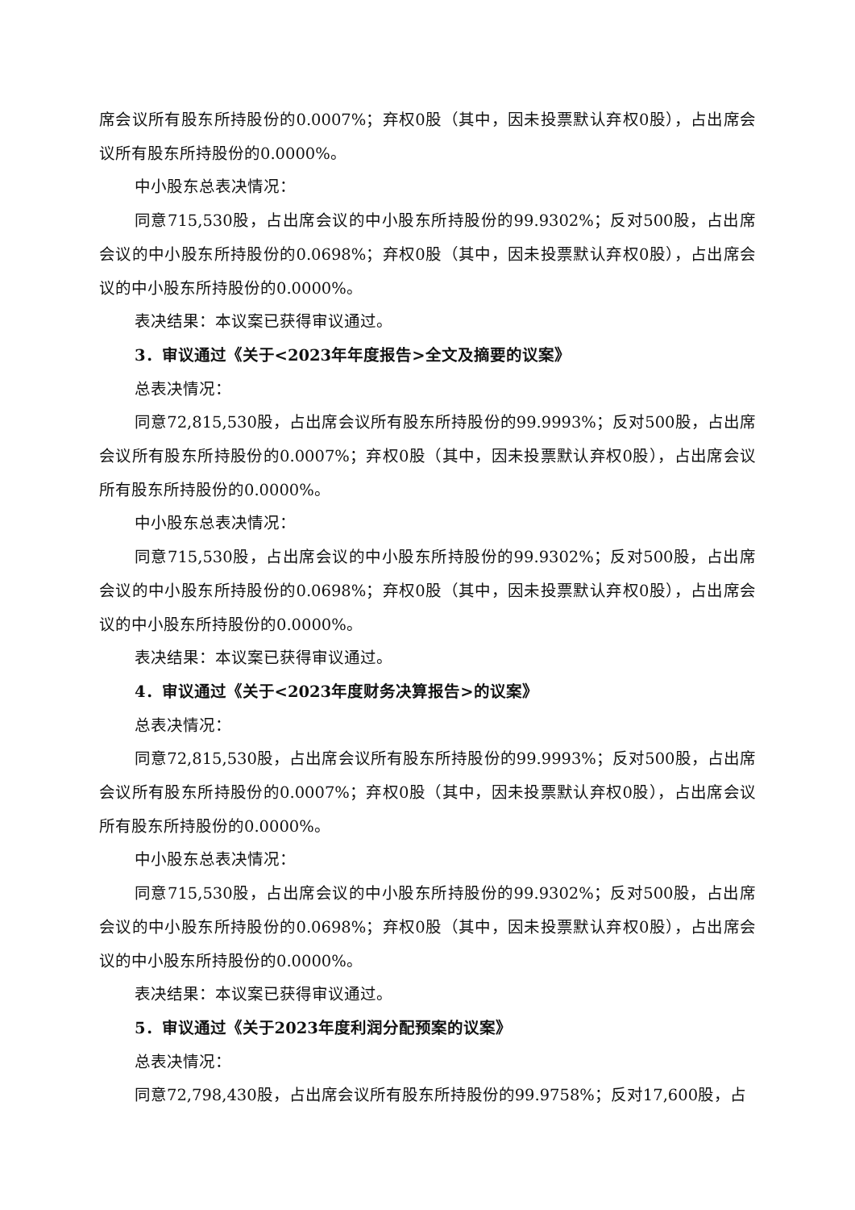席会议所有股东所持股份的0.0007%；弃权0股（其中，因未投票默认弃权0股），占出席会议所有股东所持股份的0.0000%。
中小股东总表决情况：
同意715,530股，占出席会议的中小股东所持股份的99.9302%；反对500股，占出席会议的中小股东所持股份的0.0698%；弃权0股（其中，因未投票默认弃权0股），占出席会议的中小股东所持股份的0.0000%。
表决结果：本议案已获得审议通过。
3．审议通过《关于<2023年年度报告>全文及摘要的议案》
总表决情况：
同意72,815,530股，占出席会议所有股东所持股份的99.9993%；反对500股，占出席会议所有股东所持股份的0.0007%；弃权0股（其中，因未投票默认弃权0股），占出席会议所有股东所持股份的0.0000%。
中小股东总表决情况：
同意715,530股，占出席会议的中小股东所持股份的99.9302%；反对500股，占出席会议的中小股东所持股份的0.0698%；弃权0股（其中，因未投票默认弃权0股），占出席会议的中小股东所持股份的0.0000%。
表决结果：本议案已获得审议通过。
4．审议通过《关于<2023年度财务决算报告>的议案》
总表决情况：
同意72,815,530股，占出席会议所有股东所持股份的99.9993%；反对500股，占出席会议所有股东所持股份的0.0007%；弃权0股（其中，因未投票默认弃权0股），占出席会议所有股东所持股份的0.0000%。
中小股东总表决情况：
同意715,530股，占出席会议的中小股东所持股份的99.9302%；反对500股，占出席会议的中小股东所持股份的0.0698%；弃权0股（其中，因未投票默认弃权0股），占出席会议的中小股东所持股份的0.0000%。
表决结果：本议案已获得审议通过。
5．审议通过《关于2023年度利润分配预案的议案》
总表决情况：
同意72,798,430股，占出席会议所有股东所持股份的99.9758%；反对17,600股，占